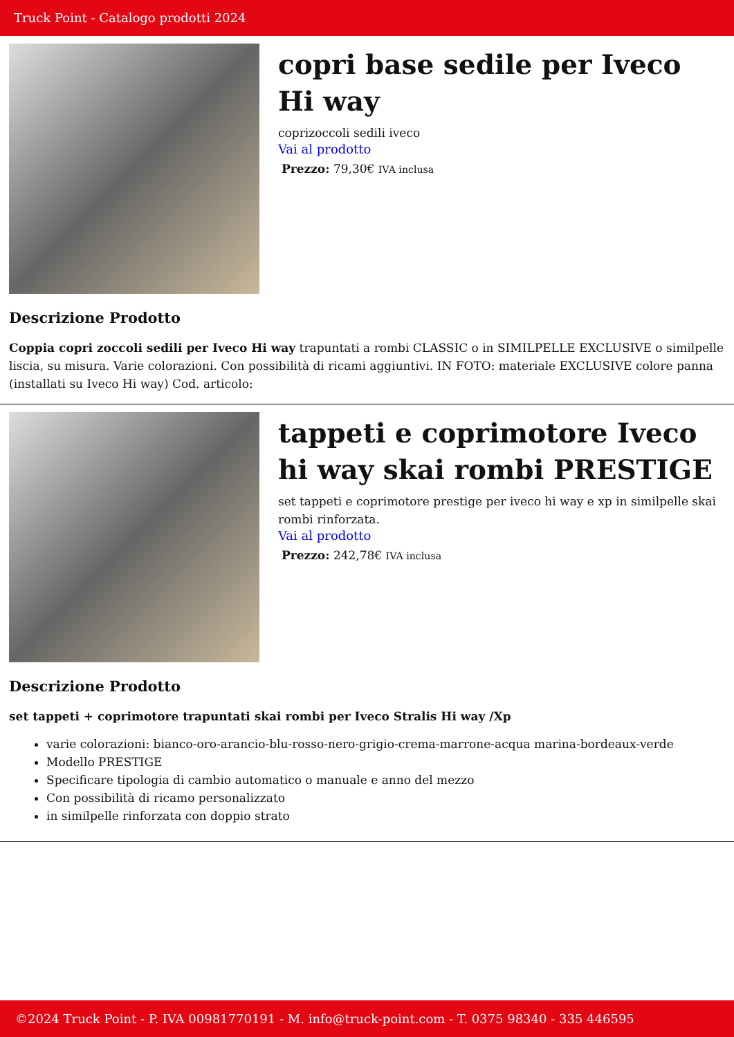Truck Point - Catalogo prodotti 2024
copri base sedile per Iveco Hi way
coprizoccoli sedili iveco
Vai al prodotto
Prezzo: 79,30€ IVA inclusa
Descrizione Prodotto
Coppia copri zoccoli sedili per Iveco Hi way trapuntati a rombi CLASSIC o in SIMILPELLE EXCLUSIVE o similpelle liscia, su misura. Varie colorazioni. Con possibilità di ricami aggiuntivi. IN FOTO: materiale EXCLUSIVE colore panna (installati su Iveco Hi way) Cod. articolo:
tappeti e coprimotore Iveco hi way skai rombi PRESTIGE
set tappeti e coprimotore prestige per iveco hi way e xp in similpelle skai rombi rinforzata.
Vai al prodotto
Prezzo: 242,78€ IVA inclusa
Descrizione Prodotto
set tappeti + coprimotore trapuntati skai rombi per Iveco Stralis Hi way /Xp
varie colorazioni: bianco-oro-arancio-blu-rosso-nero-grigio-crema-marrone-acqua marina-bordeaux-verde
Modello PRESTIGE
Specificare tipologia di cambio automatico o manuale e anno del mezzo
Con possibilità di ricamo personalizzato
in similpelle rinforzata con doppio strato
©2024 Truck Point - P. IVA 00981770191 - M. info@truck-point.com - T. 0375 98340 - 335 446595